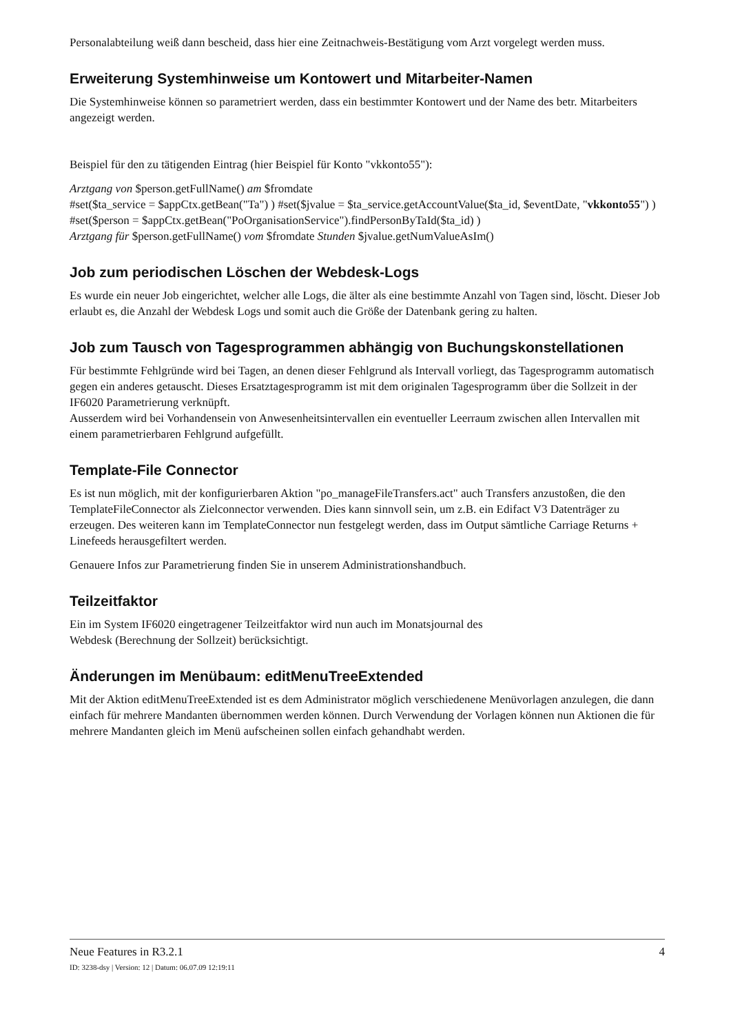Personalabteilung weiß dann bescheid, dass hier eine Zeitnachweis-Bestätigung vom Arzt vorgelegt werden muss.
Erweiterung Systemhinweise um Kontowert und Mitarbeiter-Namen
Die Systemhinweise können so parametriert werden, dass ein bestimmter Kontowert und der Name des betr. Mitarbeiters angezeigt werden.
Beispiel für den zu tätigenden Eintrag (hier Beispiel für Konto "vkkonto55"):
Arztgang von $person.getFullName() am $fromdate
#set($ta_service = $appCtx.getBean("Ta") ) #set($jvalue = $ta_service.getAccountValue($ta_id, $eventDate, "vkkonto55") ) #set($person = $appCtx.getBean("PoOrganisationService").findPersonByTaId($ta_id) )
Arztgang für $person.getFullName() vom $fromdate Stunden $jvalue.getNumValueAsIm()
Job zum periodischen Löschen der Webdesk-Logs
Es wurde ein neuer Job eingerichtet, welcher alle Logs, die älter als eine bestimmte Anzahl von Tagen sind, löscht. Dieser Job erlaubt es, die Anzahl der Webdesk Logs und somit auch die Größe der Datenbank gering zu halten.
Job zum Tausch von Tagesprogrammen abhängig von Buchungskonstellationen
Für bestimmte Fehlgründe wird bei Tagen, an denen dieser Fehlgrund als Intervall vorliegt, das Tagesprogramm automatisch gegen ein anderes getauscht. Dieses Ersatztagesprogramm ist mit dem originalen Tagesprogramm über die Sollzeit in der IF6020 Parametrierung verknüpft.
Ausserdem wird bei Vorhandensein von Anwesenheitsintervallen ein eventueller Leerraum zwischen allen Intervallen mit einem parametrierbaren Fehlgrund aufgefüllt.
Template-File Connector
Es ist nun möglich, mit der konfigurierbaren Aktion "po_manageFileTransfers.act" auch Transfers anzustoßen, die den TemplateFileConnector als Zielconnector verwenden. Dies kann sinnvoll sein, um z.B. ein Edifact V3 Datenträger zu erzeugen. Des weiteren kann im TemplateConnector nun festgelegt werden, dass im Output sämtliche Carriage Returns + Linefeeds herausgefiltert werden.
Genauere Infos zur Parametrierung finden Sie in unserem Administrationshandbuch.
Teilzeitfaktor
Ein im System IF6020 eingetragener Teilzeitfaktor wird nun auch im Monatsjournal des
Webdesk (Berechnung der Sollzeit) berücksichtigt.
Änderungen im Menübaum: editMenuTreeExtended
Mit der Aktion editMenuTreeExtended ist es dem Administrator möglich verschiedenene Menüvorlagen anzulegen, die dann einfach für mehrere Mandanten übernommen werden können. Durch Verwendung der Vorlagen können nun Aktionen die für mehrere Mandanten gleich im Menü aufscheinen sollen einfach gehandhabt werden.
Neue Features in R3.2.1 4
ID: 3238-dsy | Version: 12 | Datum: 06.07.09 12:19:11